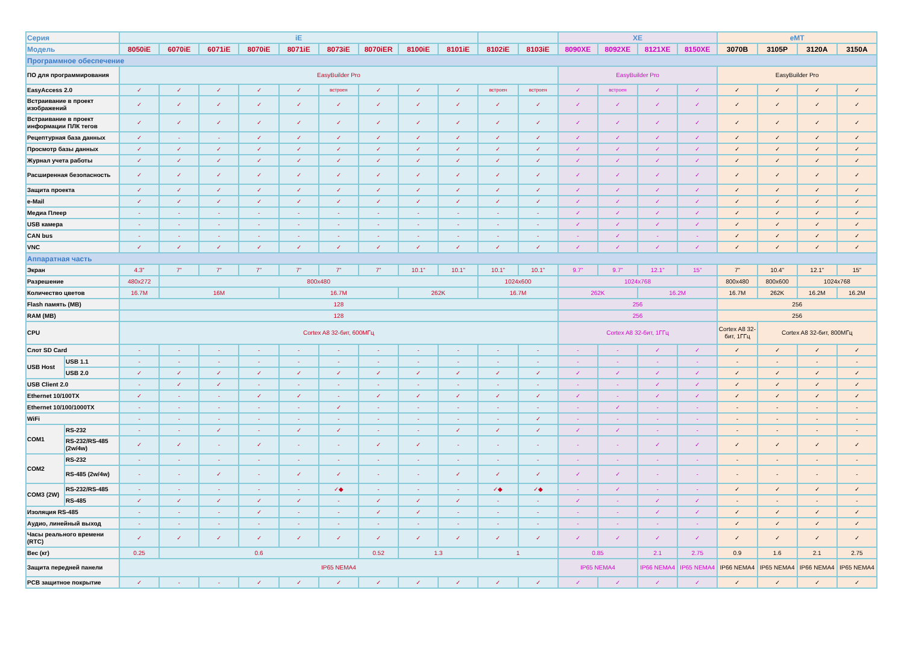| Серия | | iE | | | | | | | | | | | XE | | | | eMT | | | |
| --- | --- | --- | --- | --- | --- | --- | --- | --- | --- | --- | --- | --- | --- | --- | --- | --- | --- | --- | --- | --- |
| Модель | | 8050iE | 6070iE | 6071iE | 8070iE | 8071iE | 8073iE | 8070iER | 8100iE | 8101iE | 8102iE | 8103iE | 8090XE | 8092XE | 8121XE | 8150XE | 3070B | 3105P | 3120A | 3150A |
| Программное обеспечение | | | | | | | | | | | | | | | | | | | | |
| ПО для программирования | | EasyBuilder Pro | | | | | | | | | | | EasyBuilder Pro | | | | EasyBuilder Pro | | | |
| EasyAccess 2.0 | | ✓ | ✓ | ✓ | ✓ | ✓ | встроен | ✓ | ✓ | ✓ | встроен | встроен | ✓ | встроен | ✓ | ✓ | ✓ | ✓ | ✓ | ✓ |
| Встраивание в проект изображений | | ✓ | ✓ | ✓ | ✓ | ✓ | ✓ | ✓ | ✓ | ✓ | ✓ | ✓ | ✓ | ✓ | ✓ | ✓ | ✓ | ✓ | ✓ | ✓ |
| Встраивание в проект информации ПЛК тегов | | ✓ | ✓ | ✓ | ✓ | ✓ | ✓ | ✓ | ✓ | ✓ | ✓ | ✓ | ✓ | ✓ | ✓ | ✓ | ✓ | ✓ | ✓ | ✓ |
| Рецептурная база данных | | ✓ | - | - | ✓ | ✓ | ✓ | ✓ | ✓ | ✓ | ✓ | ✓ | ✓ | ✓ | ✓ | ✓ | ✓ | ✓ | ✓ | ✓ |
| Просмотр базы данных | | ✓ | ✓ | ✓ | ✓ | ✓ | ✓ | ✓ | ✓ | ✓ | ✓ | ✓ | ✓ | ✓ | ✓ | ✓ | ✓ | ✓ | ✓ | ✓ |
| Журнал учета работы | | ✓ | ✓ | ✓ | ✓ | ✓ | ✓ | ✓ | ✓ | ✓ | ✓ | ✓ | ✓ | ✓ | ✓ | ✓ | ✓ | ✓ | ✓ | ✓ |
| Расширенная безопасность | | ✓ | ✓ | ✓ | ✓ | ✓ | ✓ | ✓ | ✓ | ✓ | ✓ | ✓ | ✓ | ✓ | ✓ | ✓ | ✓ | ✓ | ✓ | ✓ |
| Защита проекта | | ✓ | ✓ | ✓ | ✓ | ✓ | ✓ | ✓ | ✓ | ✓ | ✓ | ✓ | ✓ | ✓ | ✓ | ✓ | ✓ | ✓ | ✓ | ✓ |
| e-Mail | | ✓ | ✓ | ✓ | ✓ | ✓ | ✓ | ✓ | ✓ | ✓ | ✓ | ✓ | ✓ | ✓ | ✓ | ✓ | ✓ | ✓ | ✓ | ✓ |
| Медиа Плеер | | - | - | - | - | - | - | - | - | - | - | - | ✓ | ✓ | ✓ | ✓ | ✓ | ✓ | ✓ | ✓ |
| USB камера | | - | - | - | - | - | - | - | - | - | - | - | ✓ | ✓ | ✓ | ✓ | ✓ | ✓ | ✓ | ✓ |
| CAN bus | | - | - | - | - | - | - | - | - | - | - | - | - | ✓ | - | - | ✓ | ✓ | ✓ | ✓ |
| VNC | | ✓ | ✓ | ✓ | ✓ | ✓ | ✓ | ✓ | ✓ | ✓ | ✓ | ✓ | ✓ | ✓ | ✓ | ✓ | ✓ | ✓ | ✓ | ✓ |
| Аппаратная часть | | | | | | | | | | | | | | | | | | | | |
| Экран | | 4.3” | 7” | 7” | 7” | 7” | 7” | 7” | 10.1” | 10.1” | 10.1” | 10.1” | 9.7” | 9.7” | 12.1” | 15” | 7” | 10.4” | 12.1” | 15” |
| Разрешение | | 480x272 | 800x480 | | | | | | | | 1024x600 | | 1024x768 | | | | 800x480 | 800x600 | 1024x768 | |
| Количество цветов | | 16.7M | 16M | | | 16.7M | | | 262K | | 16.7M | | 262K | | 16.2M | | 16.7M | 262K | 16.2M | 16.2M |
| Flash память (MB) | | 128 | | | | | | | | | | | 256 | | | | 256 | | | |
| RAM (MB) | | 128 | | | | | | | | | | | 256 | | | | 256 | | | |
| CPU | | Cortex A8 32-бит, 600МГц | | | | | | | | | | | Cortex A8 32-бит, 1ГГц | | | | Cortex A8 32-бит, 1ГГц | Cortex A8 32-бит, 800МГц | | |
| Слот SD Card | | - | - | - | - | - | - | - | - | - | - | - | - | - | ✓ | ✓ | ✓ | ✓ | ✓ | ✓ |
| USB Host | USB 1.1 | - | - | - | - | - | - | - | - | - | - | - | - | - | - | - | - | - | - | - |
| | USB 2.0 | ✓ | ✓ | ✓ | ✓ | ✓ | ✓ | ✓ | ✓ | ✓ | ✓ | ✓ | ✓ | ✓ | ✓ | ✓ | ✓ | ✓ | ✓ | ✓ |
| USB Client 2.0 | | - | ✓ | ✓ | - | - | - | - | - | - | - | - | - | - | ✓ | ✓ | ✓ | ✓ | ✓ | ✓ |
| Ethernet 10/100TX | | ✓ | - | - | ✓ | ✓ | - | ✓ | ✓ | ✓ | ✓ | ✓ | ✓ | - | ✓ | ✓ | ✓ | ✓ | ✓ | ✓ |
| Ethernet 10/100/1000TX | | - | - | - | - | - | ✓ | - | - | - | - | - | - | ✓ | - | - | - | - | - | - |
| WiFi | | - | - | - | - | - | - | - | - | - | - | ✓ | - | - | - | - | - | - | - | - |
| COM1 | RS-232 | - | - | ✓ | - | ✓ | ✓ | - | - | ✓ | ✓ | ✓ | ✓ | ✓ | - | - | - | - | - | - |
| | RS-232/RS-485 (2w/4w) | ✓ | ✓ | - | ✓ | - | - | ✓ | ✓ | - | - | - | - | - | ✓ | ✓ | ✓ | ✓ | ✓ | ✓ |
| COM2 | RS-232 | - | - | - | - | - | - | - | - | - | - | - | - | - | - | - | - | - | - | - |
| | RS-485 (2w/4w) | - | - | ✓ | - | ✓ | ✓ | - | - | ✓ | ✓ | ✓ | ✓ | ✓ | - | - | - | - | - | - |
| COM3 (2W) | RS-232/RS-485 | - | - | - | - | - | ✓◆ | - | - | - | ✓◆ | ✓◆ | - | ✓ | - | - | ✓ | ✓ | ✓ | ✓ |
| | RS-485 | ✓ | ✓ | ✓ | ✓ | ✓ | - | ✓ | ✓ | ✓ | - | - | ✓ | - | ✓ | ✓ | - | - | - | - |
| Изоляция RS-485 | | - | - | - | ✓ | - | - | ✓ | ✓ | - | - | - | - | - | ✓ | ✓ | ✓ | ✓ | ✓ | ✓ |
| Аудио, линейный выход | | - | - | - | - | - | - | - | - | - | - | - | - | - | - | - | ✓ | ✓ | ✓ | ✓ |
| Часы реального времени (RTC) | | ✓ | ✓ | ✓ | ✓ | ✓ | ✓ | ✓ | ✓ | ✓ | ✓ | ✓ | ✓ | ✓ | ✓ | ✓ | ✓ | ✓ | ✓ | ✓ |
| Вес (кг) | | 0.25 | 0.6 | | | | | 0.52 | 1.3 | | 1 | | 0.85 | | 2.1 | 2.75 | 0.9 | 1.6 | 2.1 | 2.75 |
| Защита передней панели | | IP65 NEMA4 | | | | | | | | | | | IP65 NEMA4 | | IP66 NEMA4 | IP65 NEMA4 | IP66 NEMA4 | IP65 NEMA4 | IP66 NEMA4 | IP65 NEMA4 |
| PCB защитное покрытие | | ✓ | - | - | ✓ | ✓ | ✓ | ✓ | ✓ | ✓ | ✓ | ✓ | ✓ | ✓ | ✓ | ✓ | ✓ | ✓ | ✓ | ✓ |